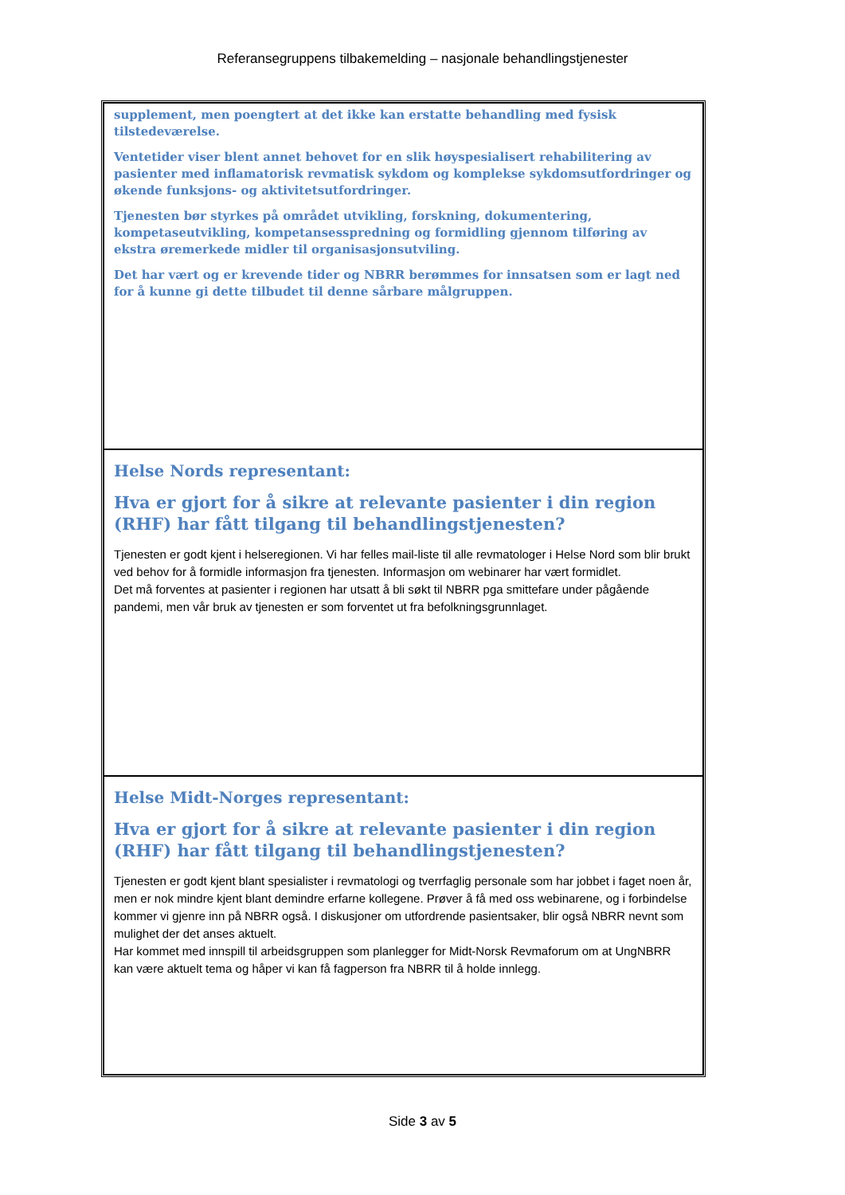Referansegruppens tilbakemelding – nasjonale behandlingstjenester
| supplement, men poengtert at det ikke kan erstatte behandling med fysisk tilstedeværelse. Ventetider viser blent annet behovet for en slik høyspesialisert rehabilitering av pasienter med inflamatorisk revmatisk sykdom og komplekse sykdomsutfordringer og økende funksjons- og aktivitetsutfordringer. Tjenesten bør styrkes på området utvikling, forskning, dokumentering, kompetaseutvikling, kompetansesspredning og formidling gjennom tilføring av ekstra øremerkede midler til organisasjonsutviling. Det har vært og er krevende tider og NBRR berømmes for innsatsen som er lagt ned for å kunne gi dette tilbudet til denne sårbare målgruppen. |
| Helse Nords representant: Hva er gjort for å sikre at relevante pasienter i din region (RHF) har fått tilgang til behandlingstjenesten? Tjenesten er godt kjent i helseregionen. Vi har felles mail-liste til alle revmatologer i Helse Nord som blir brukt ved behov for å formidle informasjon fra tjenesten. Informasjon om webinarer har vært formidlet. Det må forventes at pasienter i regionen har utsatt å bli søkt til NBRR pga smittefare under pågående pandemi, men vår bruk av tjenesten er som forventet ut fra befolkningsgrunnlaget. |
| Helse Midt-Norges representant: Hva er gjort for å sikre at relevante pasienter i din region (RHF) har fått tilgang til behandlingstjenesten? Tjenesten er godt kjent blant spesialister i revmatologi og tverrfaglig personale som har jobbet i faget noen år, men er nok mindre kjent blant demindre erfarne kollegene. Prøver å få med oss webinarene, og i forbindelse kommer vi gjenre inn på NBRR også. I diskusjoner om utfordrende pasientsaker, blir også NBRR nevnt som mulighet der det anses aktuelt. Har kommet med innspill til arbeidsgruppen som planlegger for Midt-Norsk Revmaforum om at UngNBRR kan være aktuelt tema og håper vi kan få fagperson fra NBRR til å holde innlegg. |
Side 3 av 5